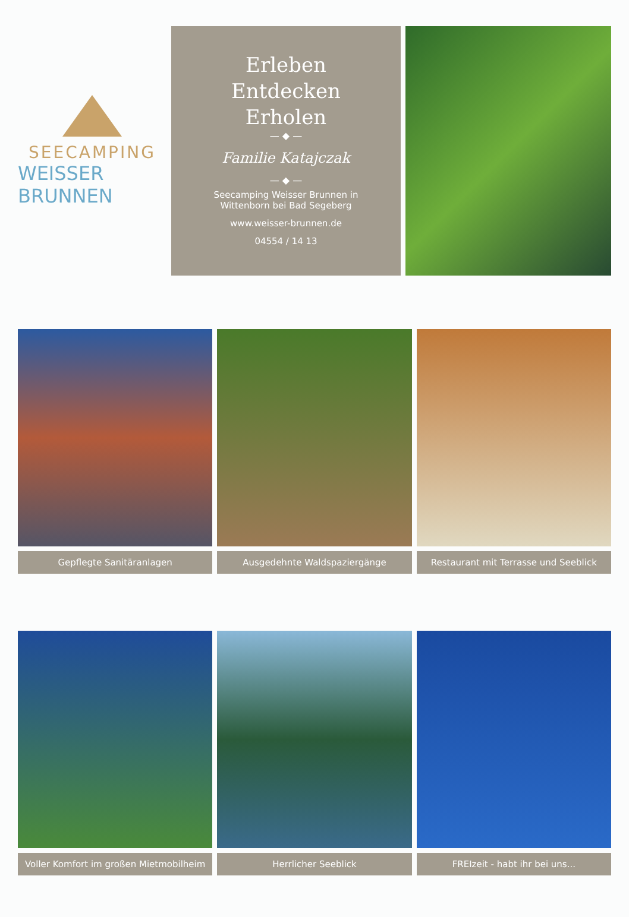SEECAMPING
WEISSER BRUNNEN
Erleben
Entdecken
Erholen
— ◆ —
Familie Katajczak
— ◆ —
Seecamping Weisser Brunnen in
Wittenborn bei Bad Segeberg
www.weisser-brunnen.de
04554 / 14 13
Gepflegte Sanitäranlagen Ausgedehnte Waldspaziergänge Restaurant mit Terrasse und Seeblick
Voller Komfort im großen Mietmobilheim
Herrlicher Seeblick FREIzeit - habt ihr bei uns...